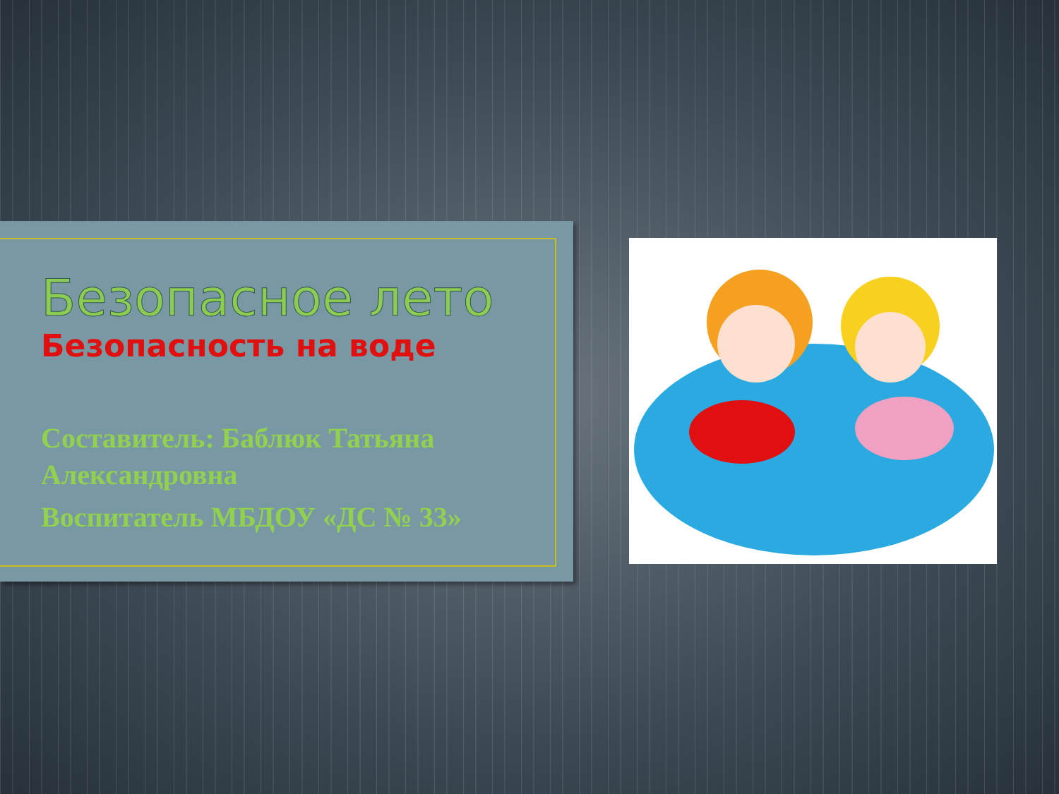Безопасное лето
Безопасность на воде
Составитель: Баблюк Татьяна Александровна
Воспитатель МБДОУ «ДС № 33»